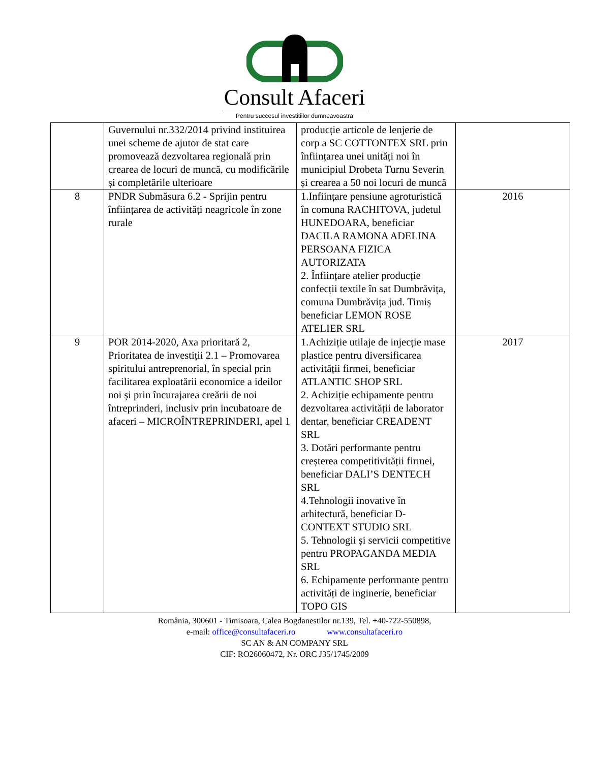Consult Afaceri
Pentru succesul investitiilor dumneavoastra
| | Guvernului nr.332/2014 privind instituirea unei scheme de ajutor de stat care promovează dezvoltarea regională prin crearea de locuri de muncă, cu modificările și completările ulterioare | producție articole de lenjerie de corp a SC COTTONTEX SRL prin înființarea unei unități noi în municipiul Drobeta Turnu Severin și crearea a 50 noi locuri de muncă | |
| 8 | PNDR Submăsura 6.2 - Sprijin pentru înființarea de activități neagricole în zone rurale | 1.Inființare pensiune agroturistică în comuna RACHITOVA, judetul HUNEDOARA, beneficiar DACILA RAMONA ADELINA PERSOANA FIZICA AUTORIZATA 2. Înființare atelier producție confecții textile în sat Dumbrăvița, comuna Dumbrăvița jud. Timiș beneficiar LEMON ROSE ATELIER SRL | 2016 |
| 9 | POR 2014-2020, Axa prioritară 2, Prioritatea de investiții 2.1 – Promovarea spiritului antreprenorial, în special prin facilitarea exploatării economice a ideilor noi și prin încurajarea creării de noi întreprinderi, inclusiv prin incubatoare de afaceri – MICROÎNTREPRINDERI, apel 1 | 1.Achiziție utilaje de injecție mase plastice pentru diversificarea activității firmei, beneficiar ATLANTIC SHOP SRL 2. Achiziție echipamente pentru dezvoltarea activității de laborator dentar, beneficiar CREADENT SRL 3. Dotări performante pentru creșterea competitivității firmei, beneficiar DALI’S DENTECH SRL 4.Tehnologii inovative în arhitectură, beneficiar D-CONTEXT STUDIO SRL 5. Tehnologii și servicii competitive pentru PROPAGANDA MEDIA SRL 6. Echipamente performante pentru activități de inginerie, beneficiar TOPO GIS | 2017 |
România, 300601 - Timisoara, Calea Bogdanestilor nr.139, Tel. +40-722-550898,
e-mail: office@consultafaceri.ro www.consultafaceri.ro
SC AN & AN COMPANY SRL
CIF: RO26060472, Nr. ORC J35/1745/2009